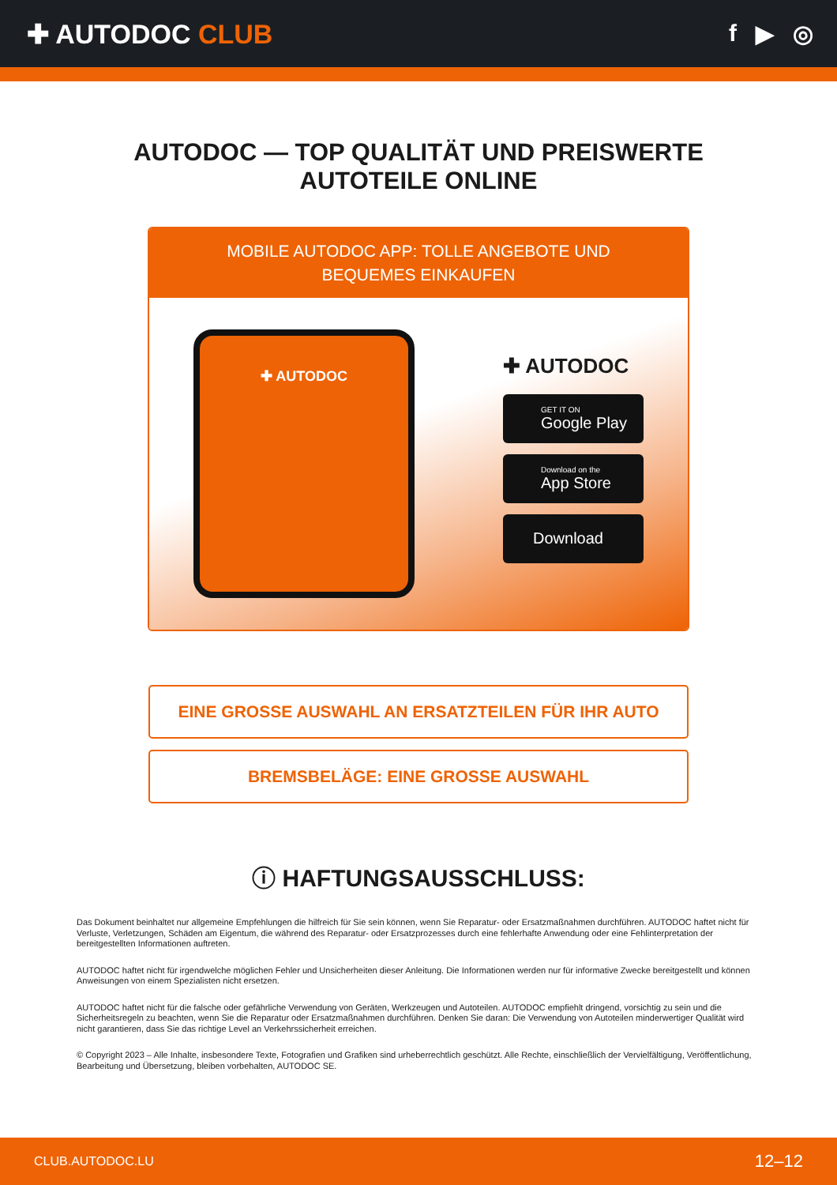✚ AUTODOC CLUB f ▶ ◎
AUTODOC — TOP QUALITÄT UND PREISWERTE
AUTOTEILE ONLINE
MOBILE AUTODOC APP: TOLLE ANGEBOTE UND BEQUEMES EINKAUFEN
✚ AUTODOC
✚ AUTODOC
GET IT ON
Google Play
Download on the
App Store
Download
EINE GROSSE AUSWAHL AN ERSATZTEILEN FÜR IHR AUTO
BREMSBELÄGE: EINE GROSSE AUSWAHL
ⓘ HAFTUNGSAUSSCHLUSS:
Das Dokument beinhaltet nur allgemeine Empfehlungen die hilfreich für Sie sein können, wenn Sie Reparatur- oder Ersatzmaßnahmen durchführen. AUTODOC haftet nicht für Verluste, Verletzungen, Schäden am Eigentum, die während des Reparatur- oder Ersatzprozesses durch eine fehlerhafte Anwendung oder eine Fehlinterpretation der bereitgestellten Informationen auftreten.
AUTODOC haftet nicht für irgendwelche möglichen Fehler und Unsicherheiten dieser Anleitung. Die Informationen werden nur für informative Zwecke bereitgestellt und können Anweisungen von einem Spezialisten nicht ersetzen.
AUTODOC haftet nicht für die falsche oder gefährliche Verwendung von Geräten, Werkzeugen und Autoteilen. AUTODOC empfiehlt dringend, vorsichtig zu sein und die Sicherheitsregeln zu beachten, wenn Sie die Reparatur oder Ersatzmaßnahmen durchführen. Denken Sie daran: Die Verwendung von Autoteilen minderwertiger Qualität wird nicht garantieren, dass Sie das richtige Level an Verkehrssicherheit erreichen.
© Copyright 2023 – Alle Inhalte, insbesondere Texte, Fotografien und Grafiken sind urheberrechtlich geschützt. Alle Rechte, einschließlich der Vervielfältigung, Veröffentlichung, Bearbeitung und Übersetzung, bleiben vorbehalten, AUTODOC SE.
CLUB.AUTODOC.LU 12–12